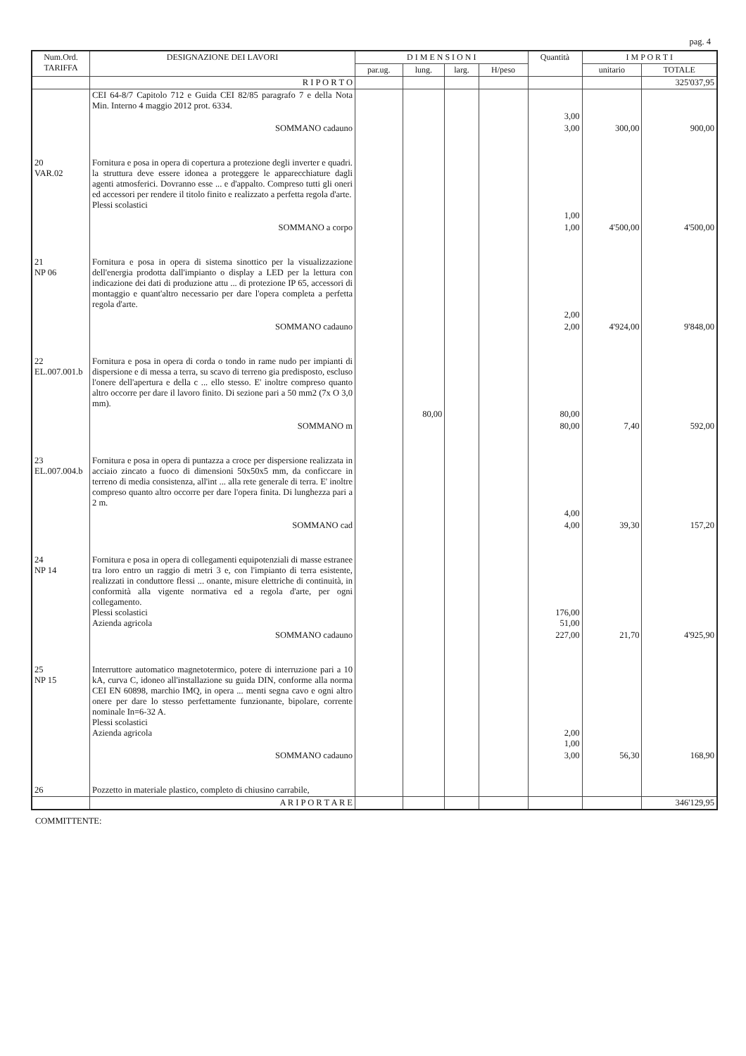pag. 4
| Num.Ord. TARIFFA | DESIGNAZIONE DEI LAVORI | D I M E N S I O N I | | | | Quantità | I M P O R T I | |
| --- | --- | --- | --- | --- | --- | --- | --- | --- |
| | | par.ug. | lung. | larg. | H/peso | | unitario | TOTALE |
| | R I P O R T O | | | | | | | 325'037,95 |
| | CEI 64-8/7 Capitolo 712 e Guida CEI 82/85 paragrafo 7 e della Nota Min. Interno 4 maggio 2012 prot. 6334. | | | | | 3,00 | | |
| | SOMMANO cadauno | | | | | 3,00 | 300,00 | 900,00 |
| 20 VAR.02 | Fornitura e posa in opera di copertura a protezione degli inverter e quadri. la struttura deve essere idonea a proteggere le apparecchiature dagli agenti atmosferici. Dovranno esse ... e d'appalto. Compreso tutti gli oneri ed accessori per rendere il titolo finito e realizzato a perfetta regola d'arte. Plessi scolastici | | | | | 1,00 | | |
| | SOMMANO a corpo | | | | | 1,00 | 4'500,00 | 4'500,00 |
| 21 NP 06 | Fornitura e posa in opera di sistema sinottico per la visualizzazione dell'energia prodotta dall'impianto o display a LED per la lettura con indicazione dei dati di produzione attu ... di protezione IP 65, accessori di montaggio e quant'altro necessario per dare l'opera completa a perfetta regola d'arte. | | | | | 2,00 | | |
| | SOMMANO cadauno | | | | | 2,00 | 4'924,00 | 9'848,00 |
| 22 EL.007.001.b | Fornitura e posa in opera di corda o tondo in rame nudo per impianti di dispersione e di messa a terra, su scavo di terreno gia predisposto, escluso l'onere dell'apertura e della c ... ello stesso. E' inoltre compreso quanto altro occorre per dare il lavoro finito. Di sezione pari a 50 mm2 (7x O 3,0 mm). | | 80,00 | | | 80,00 | | |
| | SOMMANO m | | | | | 80,00 | 7,40 | 592,00 |
| 23 EL.007.004.b | Fornitura e posa in opera di puntazza a croce per dispersione realizzata in acciaio zincato a fuoco di dimensioni 50x50x5 mm, da conficcare in terreno di media consistenza, all'int ... alla rete generale di terra. E' inoltre compreso quanto altro occorre per dare l'opera finita. Di lunghezza pari a 2 m. | | | | | 4,00 | | |
| | SOMMANO cad | | | | | 4,00 | 39,30 | 157,20 |
| 24 NP 14 | Fornitura e posa in opera di collegamenti equipotenziali di masse estranee tra loro entro un raggio di metri 3 e, con l'impianto di terra esistente, realizzati in conduttore flessi ... onante, misure elettriche di continuità, in conformità alla vigente normativa ed a regola d'arte, per ogni collegamento. Plessi scolastici Azienda agricola | | | | | 176,00 51,00 | | |
| | SOMMANO cadauno | | | | | 227,00 | 21,70 | 4'925,90 |
| 25 NP 15 | Interruttore automatico magnetotermico, potere di interruzione pari a 10 kA, curva C, idoneo all'installazione su guida DIN, conforme alla norma CEI EN 60898, marchio IMQ, in opera ... menti segna cavo e ogni altro onere per dare lo stesso perfettamente funzionante, bipolare, corrente nominale In=6-32 A. Plessi scolastici Azienda agricola | | | | | 2,00 1,00 | | |
| | SOMMANO cadauno | | | | | 3,00 | 56,30 | 168,90 |
| 26 | Pozzetto in materiale plastico, completo di chiusino carrabile, | | | | | | | |
| | A R I P O R T A R E | | | | | | | 346'129,95 |
COMMITTENTE: